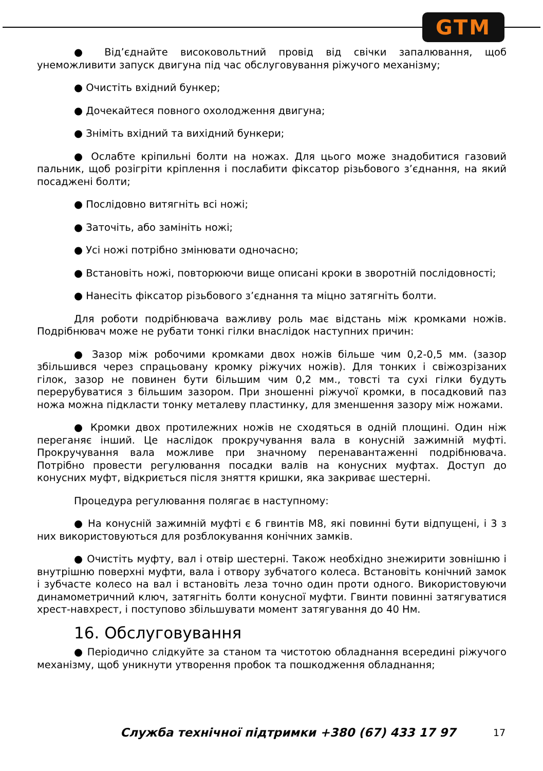GTM
● Від’єднайте високовольтний провід від свічки запалювання, щоб унеможливити запуск двигуна під час обслуговування ріжучого механізму;
● Очистіть вхідний бункер;
● Дочекайтеся повного охолодження двигуна;
● Зніміть вхідний та вихідний бункери;
● Ослабте кріпильні болти на ножах. Для цього може знадобитися газовий пальник, щоб розігріти кріплення і послабити фіксатор різьбового з’єднання, на який посаджені болти;
● Послідовно витягніть всі ножі;
● Заточіть, або замініть ножі;
● Усі ножі потрібно змінювати одночасно;
● Встановіть ножі, повторюючи вище описані кроки в зворотній послідовності;
● Нанесіть фіксатор різьбового з’єднання та міцно затягніть болти.
Для роботи подрібнювача важливу роль має відстань між кромками ножів. Подрібнювач може не рубати тонкі гілки внаслідок наступних причин:
● Зазор між робочими кромками двох ножів більше чим 0,2-0,5 мм. (зазор збільшився через спрацьовану кромку ріжучих ножів). Для тонких і свіжозрізаних гілок, зазор не повинен бути більшим чим 0,2 мм., товсті та сухі гілки будуть перерубуватися з більшим зазором. При зношенні ріжучої кромки, в посадковий паз ножа можна підкласти тонку металеву пластинку, для зменшення зазору між ножами.
● Кромки двох протилежних ножів не сходяться в одній площині. Один ніж переганяє інший. Це наслідок прокручування вала в конусній зажимній муфті. Прокручування вала можливе при значному перенавантаженні подрібнювача. Потрібно провести регулювання посадки валів на конусних муфтах. Доступ до конусних муфт, відкриється після зняття кришки, яка закриває шестерні.
Процедура регулювання полягає в наступному:
● На конусній зажимній муфті є 6 гвинтів M8, які повинні бути відпущені, і 3 з них використовуються для розблокування конічних замків.
● Очистіть муфту, вал і отвір шестерні. Також необхідно знежирити зовнішню і внутрішню поверхні муфти, вала і отвору зубчатого колеса. Встановіть конічний замок і зубчасте колесо на вал і встановіть леза точно один проти одного. Використовуючи динамометричний ключ, затягніть болти конусної муфти. Гвинти повинні затягуватися хрест-навхрест, і поступово збільшувати момент затягування до 40 Нм.
16. Обслуговування
● Періодично слідкуйте за станом та чистотою обладнання всередині ріжучого механізму, щоб уникнути утворення пробок та пошкодження обладнання;
Служба технічної підтримки +380 (67) 433 17 97 17